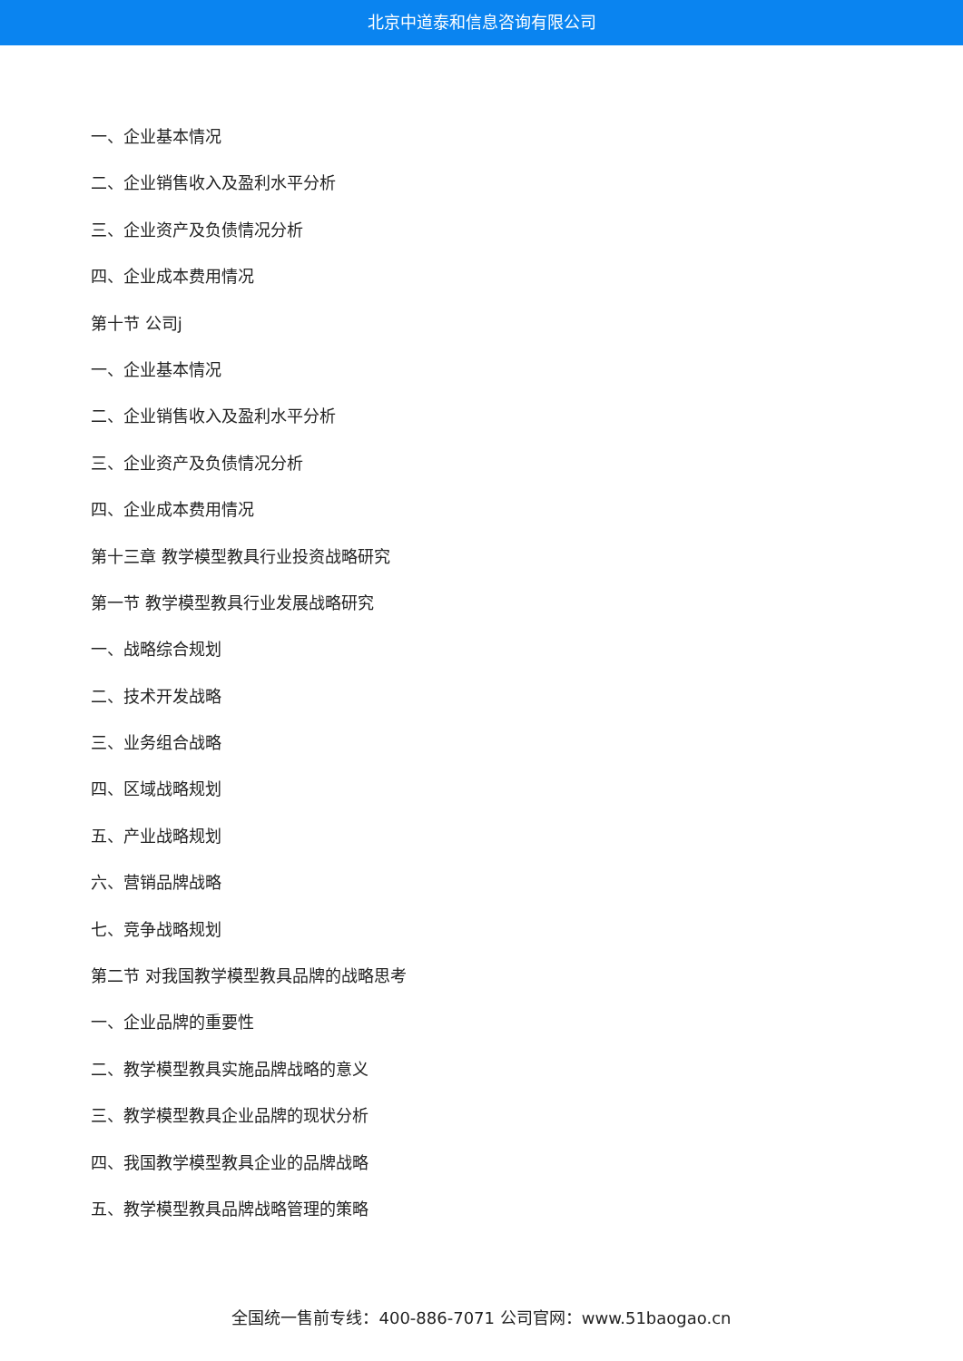北京中道泰和信息咨询有限公司
一、企业基本情况
二、企业销售收入及盈利水平分析
三、企业资产及负债情况分析
四、企业成本费用情况
第十节 公司j
一、企业基本情况
二、企业销售收入及盈利水平分析
三、企业资产及负债情况分析
四、企业成本费用情况
第十三章 教学模型教具行业投资战略研究
第一节 教学模型教具行业发展战略研究
一、战略综合规划
二、技术开发战略
三、业务组合战略
四、区域战略规划
五、产业战略规划
六、营销品牌战略
七、竞争战略规划
第二节 对我国教学模型教具品牌的战略思考
一、企业品牌的重要性
二、教学模型教具实施品牌战略的意义
三、教学模型教具企业品牌的现状分析
四、我国教学模型教具企业的品牌战略
五、教学模型教具品牌战略管理的策略
全国统一售前专线：400-886-7071 公司官网：www.51baogao.cn